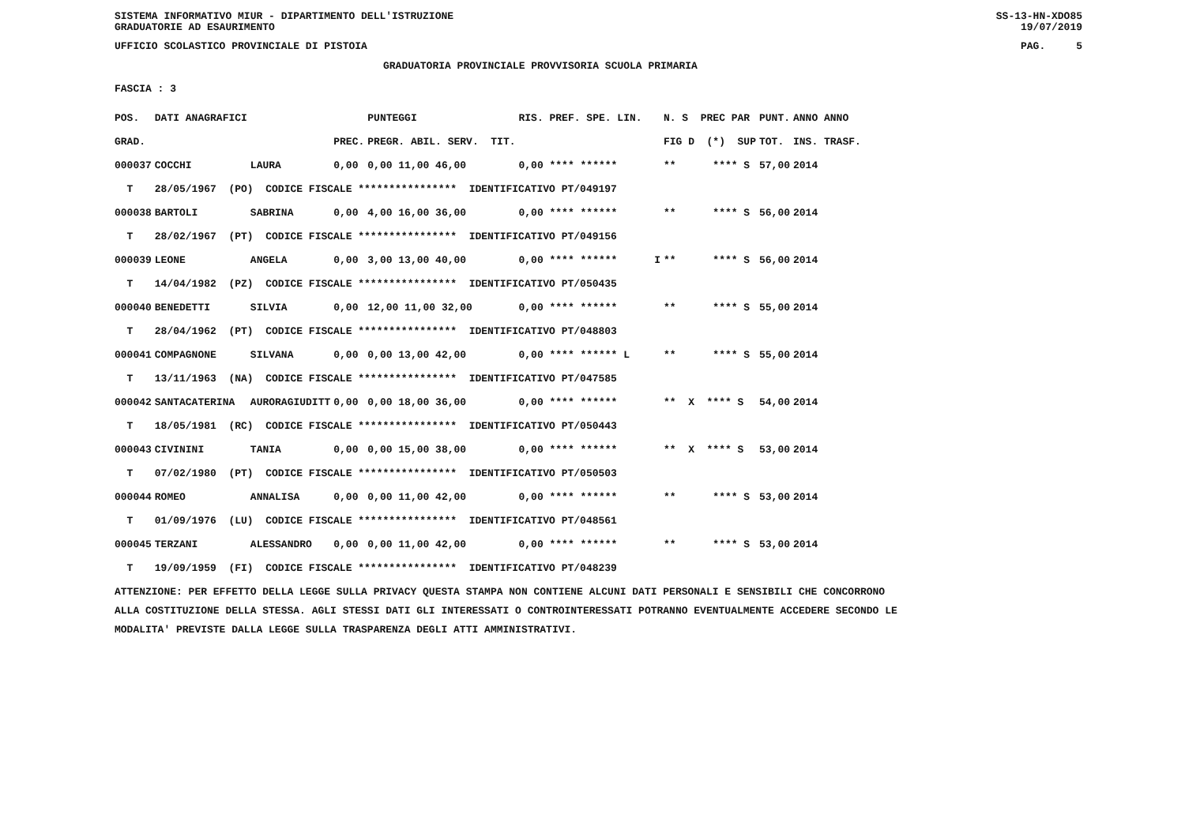SISTEMA INFORMATIVO MIUR - DIPARTIMENTO DELL'ISTRUZIONE
GRADUATORIE AD ESAURIMENTO SS-13-HN-XDO85
19/07/2019
UFFICIO SCOLASTICO PROVINCIALE DI PISTOIA PAG. 5
GRADUATORIA PROVINCIALE PROVVISORIA SCUOLA PRIMARIA
FASCIA : 3
| POS. | DATI ANAGRAFICI | | | PUNTEGGI | RIS. PREF. SPE. LIN. | N. S PREC PAR | PUNT. | ANNO ANNO |
| --- | --- | --- | --- | --- | --- | --- | --- | --- |
| GRAD. | | | PREC. | PREGR. ABIL. SERV. TIT. | | FIG D (*) SUP | TOT. | INS. TRASF. |
| 000037 | COCCHI | LAURA | 0,00 | 0,00 11,00 46,00 | 0,00 **** ****** | ** **** S | 57,00 | 2014 |
| T | 28/05/1967 (PO) CODICE FISCALE **************** IDENTIFICATIVO PT/049197 | | | | | | | |
| 000038 | BARTOLI | SABRINA | 0,00 | 4,00 16,00 36,00 | 0,00 **** ****** | ** **** S | 56,00 | 2014 |
| T | 28/02/1967 (PT) CODICE FISCALE **************** IDENTIFICATIVO PT/049156 | | | | | | | |
| 000039 | LEONE | ANGELA | 0,00 | 3,00 13,00 40,00 | 0,00 **** ****** I | ** **** S | 56,00 | 2014 |
| T | 14/04/1982 (PZ) CODICE FISCALE **************** IDENTIFICATIVO PT/050435 | | | | | | | |
| 000040 | BENEDETTI | SILVIA | 0,00 | 12,00 11,00 32,00 | 0,00 **** ****** | ** **** S | 55,00 | 2014 |
| T | 28/04/1962 (PT) CODICE FISCALE **************** IDENTIFICATIVO PT/048803 | | | | | | | |
| 000041 | COMPAGNONE | SILVANA | 0,00 | 0,00 13,00 42,00 | 0,00 **** ****** L | ** **** S | 55,00 | 2014 |
| T | 13/11/1963 (NA) CODICE FISCALE **************** IDENTIFICATIVO PT/047585 | | | | | | | |
| 000042 | SANTACATERINA | AURORAGIUDITT | 0,00 | 0,00 18,00 36,00 | 0,00 **** ****** | ** X **** S | 54,00 | 2014 |
| T | 18/05/1981 (RC) CODICE FISCALE **************** IDENTIFICATIVO PT/050443 | | | | | | | |
| 000043 | CIVININI | TANIA | 0,00 | 0,00 15,00 38,00 | 0,00 **** ****** | ** X **** S | 53,00 | 2014 |
| T | 07/02/1980 (PT) CODICE FISCALE **************** IDENTIFICATIVO PT/050503 | | | | | | | |
| 000044 | ROMEO | ANNALISA | 0,00 | 0,00 11,00 42,00 | 0,00 **** ****** | ** **** S | 53,00 | 2014 |
| T | 01/09/1976 (LU) CODICE FISCALE **************** IDENTIFICATIVO PT/048561 | | | | | | | |
| 000045 | TERZANI | ALESSANDRO | 0,00 | 0,00 11,00 42,00 | 0,00 **** ****** | ** **** S | 53,00 | 2014 |
| T | 19/09/1959 (FI) CODICE FISCALE **************** IDENTIFICATIVO PT/048239 | | | | | | | |
ATTENZIONE: PER EFFETTO DELLA LEGGE SULLA PRIVACY QUESTA STAMPA NON CONTIENE ALCUNI DATI PERSONALI E SENSIBILI CHE CONCORRONO
ALLA COSTITUZIONE DELLA STESSA. AGLI STESSI DATI GLI INTERESSATI O CONTROINTERESSATI POTRANNO EVENTUALMENTE ACCEDERE SECONDO LE
MODALITA' PREVISTE DALLA LEGGE SULLA TRASPARENZA DEGLI ATTI AMMINISTRATIVI.